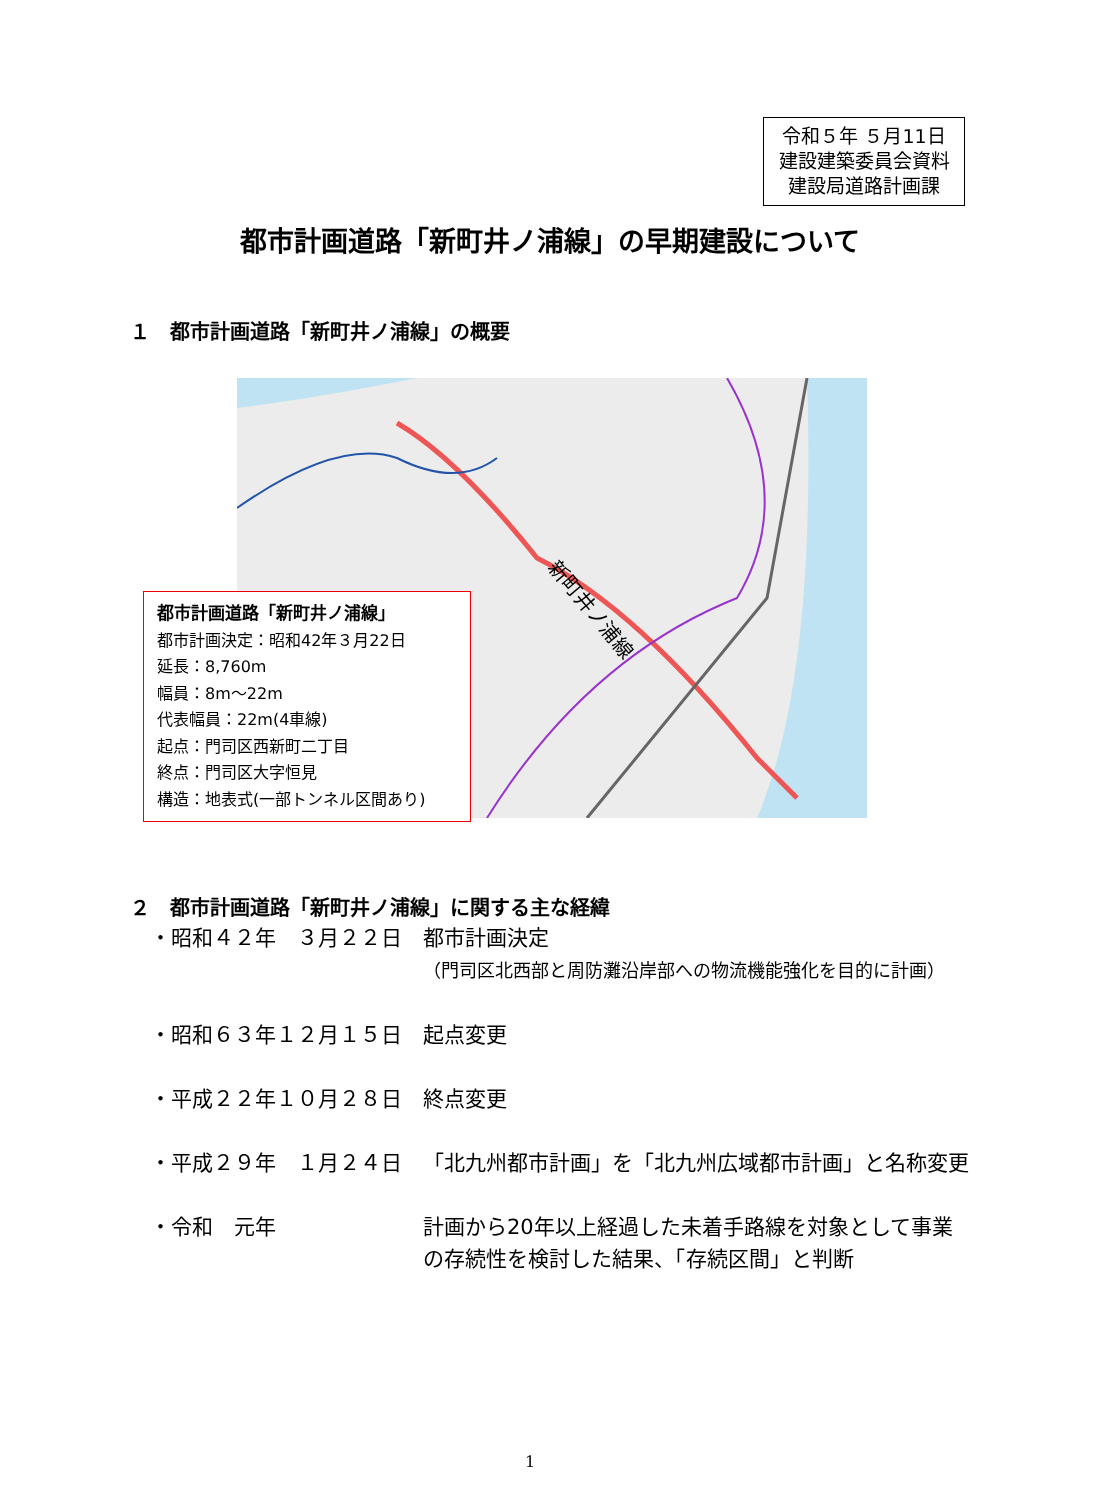令和５年 ５月11日
建設建築委員会資料
建設局道路計画課
都市計画道路「新町井ノ浦線」の早期建設について
１　都市計画道路「新町井ノ浦線」の概要
新町井ノ浦線
都市計画道路「新町井ノ浦線」
都市計画決定：昭和42年３月22日
延長：8,760m
幅員：8m～22m
代表幅員：22m(4車線)
起点：門司区西新町二丁目
終点：門司区大字恒見
構造：地表式(一部トンネル区間あり)
２　都市計画道路「新町井ノ浦線」に関する主な経緯
・昭和４２年　３月２２日 都市計画決定
（門司区北西部と周防灘沿岸部への物流機能強化を目的に計画）
・昭和６３年１２月１５日 起点変更
・平成２２年１０月２８日 終点変更
・平成２９年　１月２４日 「北九州都市計画」を「北九州広域都市計画」と名称変更
・令和　元年 計画から20年以上経過した未着手路線を対象として事業の存続性を検討した結果、「存続区間」と判断
1